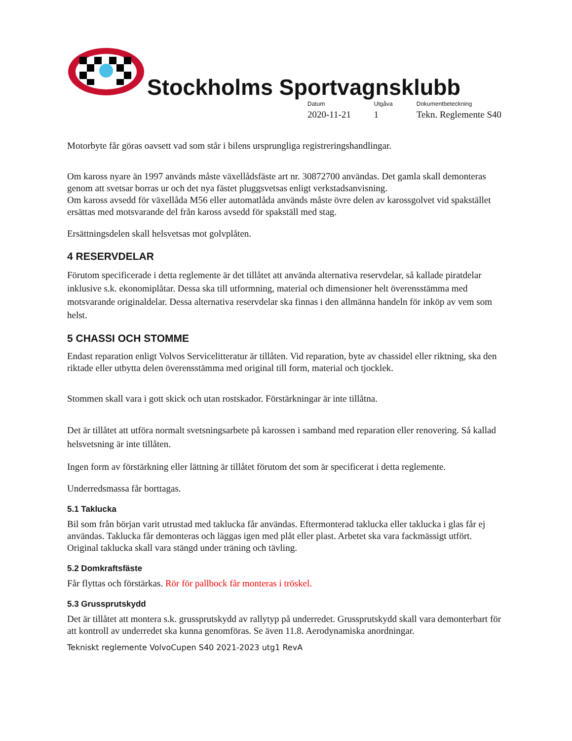Stockholms Sportvagnsklubb
Datum
2020-11-21
Utgåva
1
Dokumentbeteckning
Tekn. Reglemente S40
Motorbyte får göras oavsett vad som står i bilens ursprungliga registreringshandlingar.
Om kaross nyare än 1997 används måste växellådsfäste art nr. 30872700 användas. Det gamla skall demonteras genom att svetsar borras ur och det nya fästet pluggsvetsas enligt verkstadsanvisning.
Om kaross avsedd för växellåda M56 eller automatlåda används måste övre delen av karossgolvet vid spakstället ersättas med motsvarande del från kaross avsedd för spakställ med stag.
Ersättningsdelen skall helsvetsas mot golvplåten.
4 RESERVDELAR
Förutom specificerade i detta reglemente är det tillåtet att använda alternativa reservdelar, så kallade piratdelar inklusive s.k. ekonomiplåtar. Dessa ska till utformning, material och dimensioner helt överensstämma med motsvarande originaldelar. Dessa alternativa reservdelar ska finnas i den allmänna handeln för inköp av vem som helst.
5 CHASSI OCH STOMME
Endast reparation enligt Volvos Servicelitteratur är tillåten. Vid reparation, byte av chassidel eller riktning, ska den riktade eller utbytta delen överensstämma med original till form, material och tjocklek.
Stommen skall vara i gott skick och utan rostskador. Förstärkningar är inte tillåtna.
Det är tillåtet att utföra normalt svetsningsarbete på karossen i samband med reparation eller renovering. Så kallad helsvetsning är inte tillåten.
Ingen form av förstärkning eller lättning är tillåtet förutom det som är specificerat i detta reglemente.
Underredsmassa får borttagas.
5.1 Taklucka
Bil som från början varit utrustad med taklucka får användas. Eftermonterad taklucka eller taklucka i glas får ej användas. Taklucka får demonteras och läggas igen med plåt eller plast. Arbetet ska vara fackmässigt utfört. Original taklucka skall vara stängd under träning och tävling.
5.2 Domkraftsfäste
Får flyttas och förstärkas. Rör för pallbock får monteras i tröskel.
5.3 Grussprutskydd
Det är tillåtet att montera s.k. grussprutskydd av rallytyp på underredet. Grussprutskydd skall vara demonterbart för att kontroll av underredet ska kunna genomföras. Se även 11.8. Aerodynamiska anordningar.
Tekniskt reglemente VolvoCupen S40 2021-2023 utg1 RevA